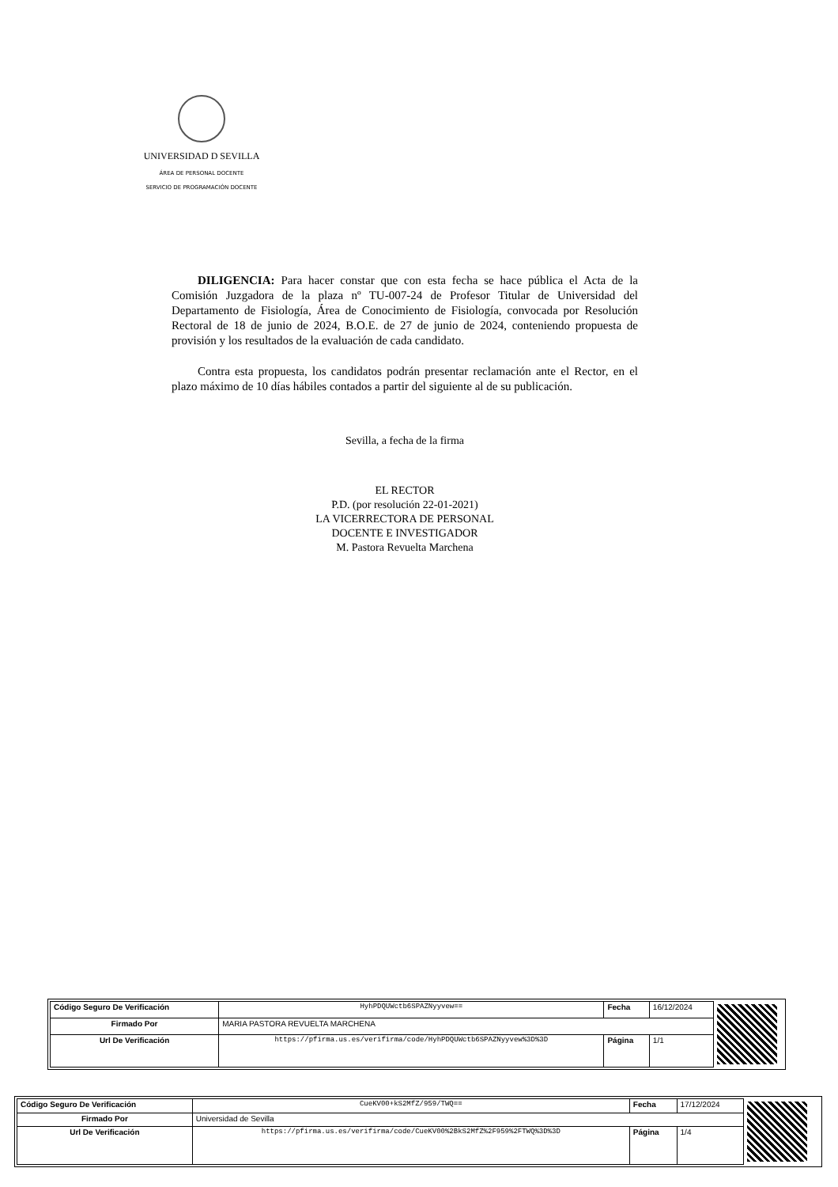UNIVERSIDAD D SEVILLA
ÁREA DE PERSONAL DOCENTE
SERVICIO DE PROGRAMACIÓN DOCENTE
DILIGENCIA: Para hacer constar que con esta fecha se hace pública el Acta de la Comisión Juzgadora de la plaza nº TU-007-24 de Profesor Titular de Universidad del Departamento de Fisiología, Área de Conocimiento de Fisiología, convocada por Resolución Rectoral de 18 de junio de 2024, B.O.E. de 27 de junio de 2024, conteniendo propuesta de provisión y los resultados de la evaluación de cada candidato.
Contra esta propuesta, los candidatos podrán presentar reclamación ante el Rector, en el plazo máximo de 10 días hábiles contados a partir del siguiente al de su publicación.
Sevilla, a fecha de la firma
EL RECTOR
P.D. (por resolución 22-01-2021)
LA VICERRECTORA DE PERSONAL
DOCENTE E INVESTIGADOR
M. Pastora Revuelta Marchena
| Código Seguro De Verificación | HyhPDQUWctb6SPAZNyyvew== | Fecha | 16/12/2024 |
| Firmado Por | MARIA PASTORA REVUELTA MARCHENA | | |
| Url De Verificación | https://pfirma.us.es/verifirma/code/HyhPDQUWctb6SPAZNyyvew%3D%3D | Página | 1/1 |
| Código Seguro De Verificación | CueKV00+kS2MfZ/959/TWQ== | Fecha | 17/12/2024 |
| Firmado Por | Universidad de Sevilla | | |
| Url De Verificación | https://pfirma.us.es/verifirma/code/CueKV00%2BkS2MfZ%2F959%2FTWQ%3D%3D | Página | 1/4 |